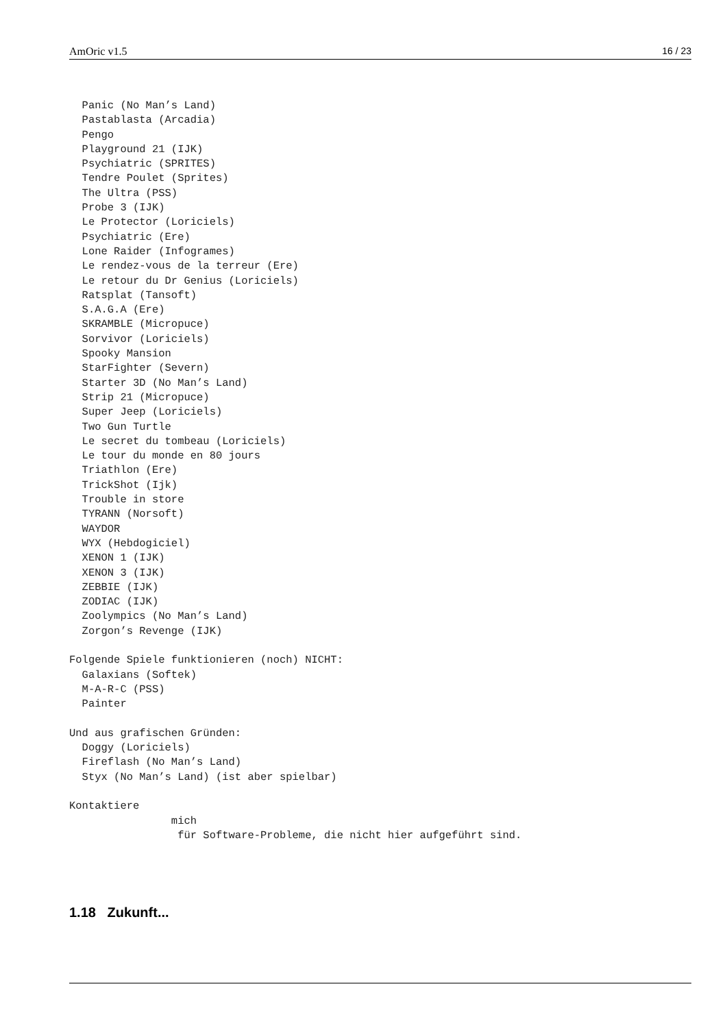AmOric v1.5 16 / 23
  Panic (No Man’s Land)
  Pastablasta (Arcadia)
  Pengo
  Playground 21 (IJK)
  Psychiatric (SPRITES)
  Tendre Poulet (Sprites)
  The Ultra (PSS)
  Probe 3 (IJK)
  Le Protector (Loriciels)
  Psychiatric (Ere)
  Lone Raider (Infogrames)
  Le rendez-vous de la terreur (Ere)
  Le retour du Dr Genius (Loriciels)
  Ratsplat (Tansoft)
  S.A.G.A (Ere)
  SKRAMBLE (Micropuce)
  Sorvivor (Loriciels)
  Spooky Mansion
  StarFighter (Severn)
  Starter 3D (No Man’s Land)
  Strip 21 (Micropuce)
  Super Jeep (Loriciels)
  Two Gun Turtle
  Le secret du tombeau (Loriciels)
  Le tour du monde en 80 jours
  Triathlon (Ere)
  TrickShot (Ijk)
  Trouble in store
  TYRANN (Norsoft)
  WAYDOR
  WYX (Hebdogiciel)
  XENON 1 (IJK)
  XENON 3 (IJK)
  ZEBBIE (IJK)
  ZODIAC (IJK)
  Zoolympics (No Man’s Land)
  Zorgon’s Revenge (IJK)

Folgende Spiele funktionieren (noch) NICHT:
  Galaxians (Softek)
  M-A-R-C (PSS)
  Painter

Und aus grafischen Gründen:
  Doggy (Loriciels)
  Fireflash (No Man’s Land)
  Styx (No Man’s Land) (ist aber spielbar)

Kontaktiere
                mich
                 für Software-Probleme, die nicht hier aufgeführt sind.
1.18 Zukunft...